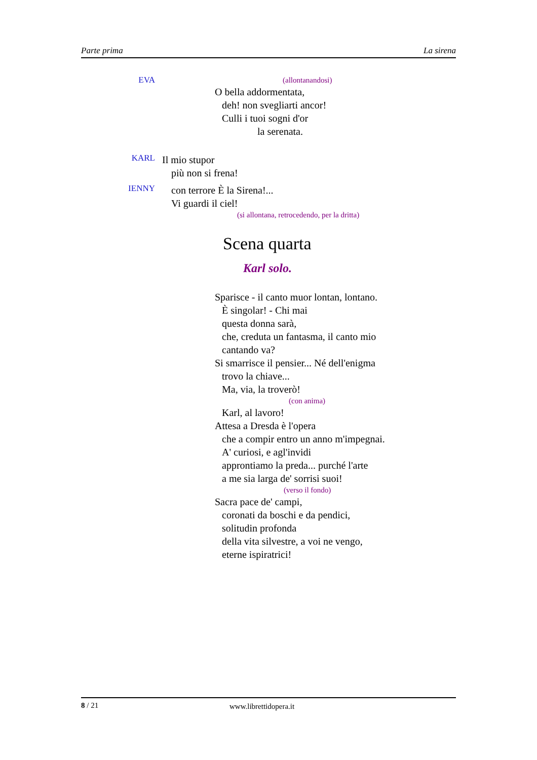Parte prima La sirena
EVA
(allontanandosi)
O bella addormentata,
deh! non svegliarti ancor!
Culli i tuoi sogni d'or
la serenata.
KARL
Il mio stupor
più non si frena!
IENNY
con terrore È la Sirena!...
Vi guardi il ciel!
(si allontana, retrocedendo, per la dritta)
Scena quarta
Karl solo.
Sparisce - il canto muor lontan, lontano.
È singolar! - Chi mai
questa donna sarà,
che, creduta un fantasma, il canto mio
cantando va?
Si smarrisce il pensier... Né dell'enigma
trovo la chiave...
Ma, via, la troverò!
(con anima)
Karl, al lavoro!
Attesa a Dresda è l'opera
che a compir entro un anno m'impegnai.
A' curiosi, e agl'invidi
approntiamo la preda... purché l'arte
a me sia larga de' sorrisi suoi!
(verso il fondo)
Sacra pace de' campi,
coronati da boschi e da pendici,
solitudin profonda
della vita silvestre, a voi ne vengo,
eterne ispiratrici!
8 / 21 www.librettidopera.it